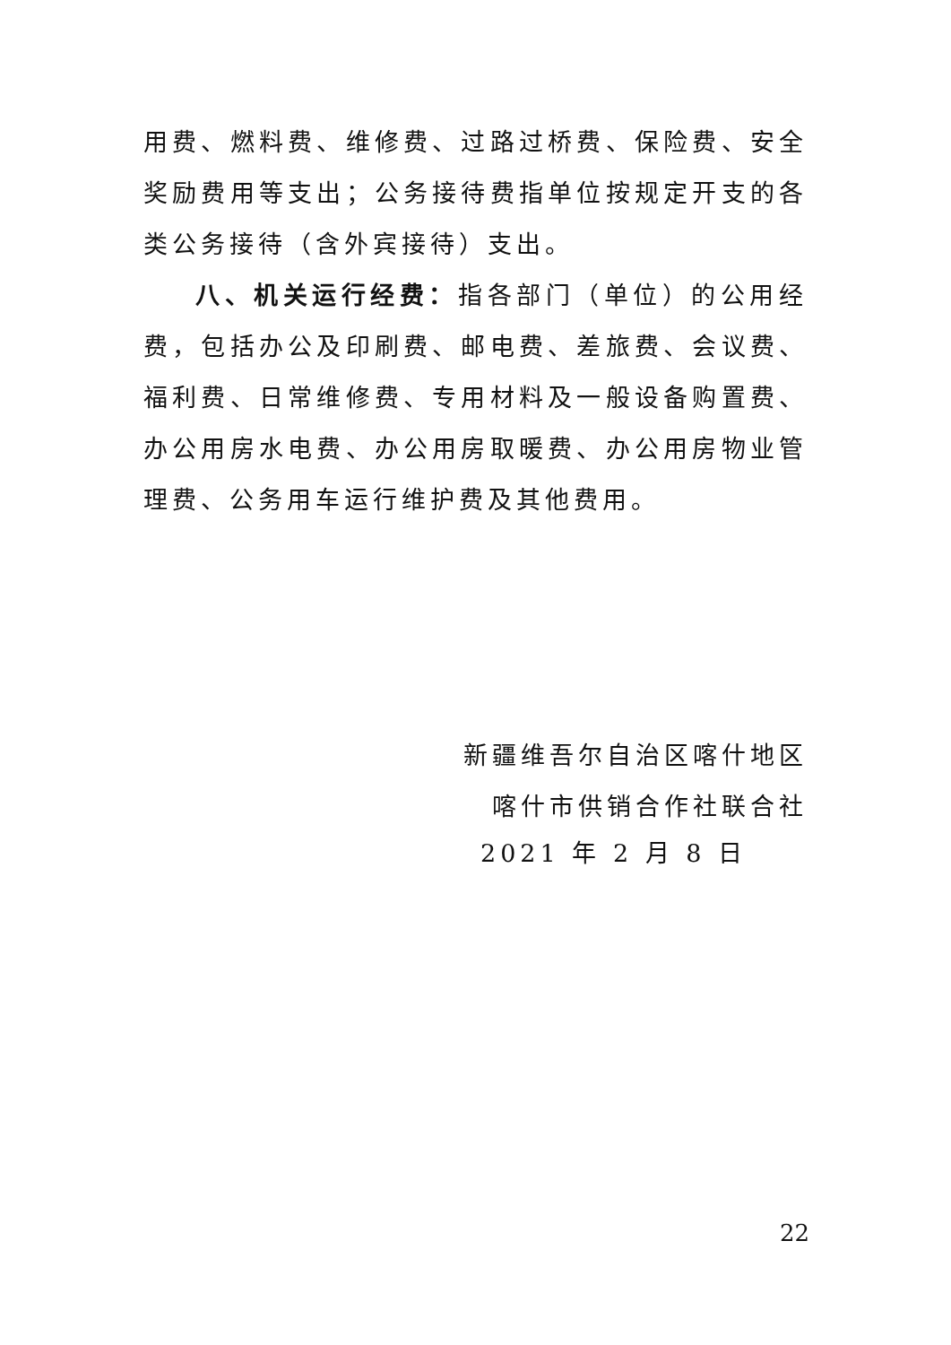用费、燃料费、维修费、过路过桥费、保险费、安全奖励费用等支出；公务接待费指单位按规定开支的各类公务接待（含外宾接待）支出。
八、机关运行经费：指各部门（单位）的公用经费，包括办公及印刷费、邮电费、差旅费、会议费、福利费、日常维修费、专用材料及一般设备购置费、办公用房水电费、办公用房取暖费、办公用房物业管理费、公务用车运行维护费及其他费用。
新疆维吾尔自治区喀什地区
喀什市供销合作社联合社
2021 年 2 月 8 日
22